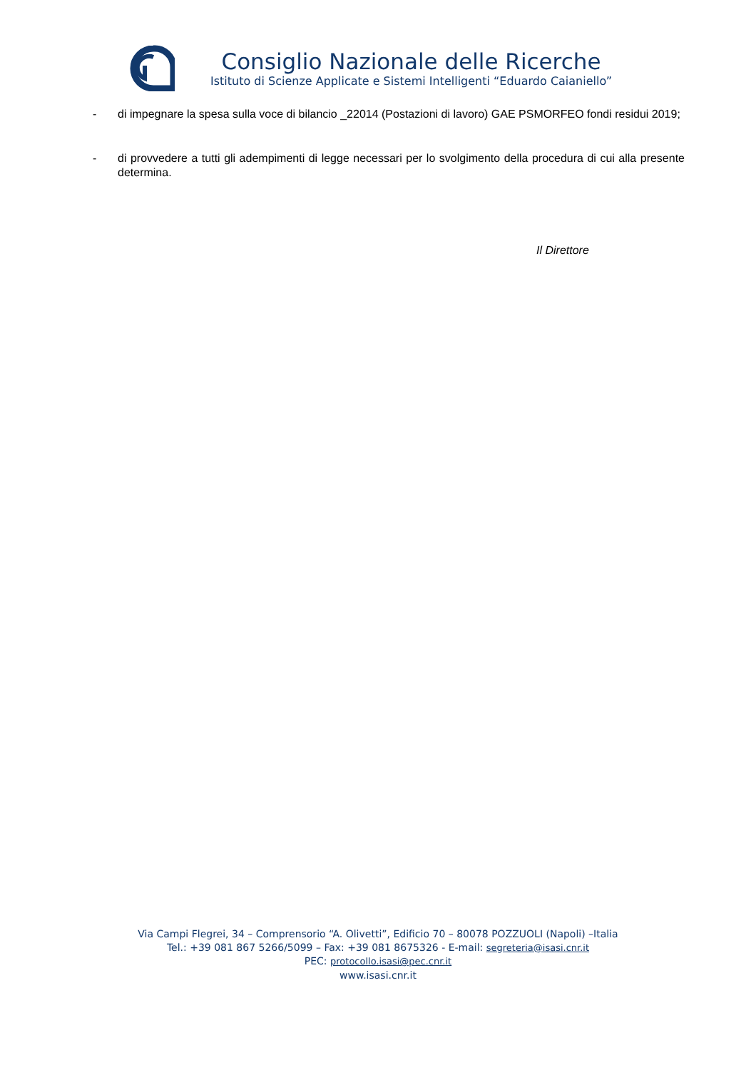Consiglio Nazionale delle Ricerche
Istituto di Scienze Applicate e Sistemi Intelligenti “Eduardo Caianiello”
- di impegnare la spesa sulla voce di bilancio _22014 (Postazioni di lavoro) GAE PSMORFEO fondi residui 2019;
- di provvedere a tutti gli adempimenti di legge necessari per lo svolgimento della procedura di cui alla presente determina.
Il Direttore
Via Campi Flegrei, 34 – Comprensorio “A. Olivetti”, Edificio 70 – 80078 POZZUOLI (Napoli) –Italia
Tel.: +39 081 867 5266/5099 – Fax: +39 081 8675326 - E-mail: segreteria@isasi.cnr.it
PEC: protocollo.isasi@pec.cnr.it
www.isasi.cnr.it